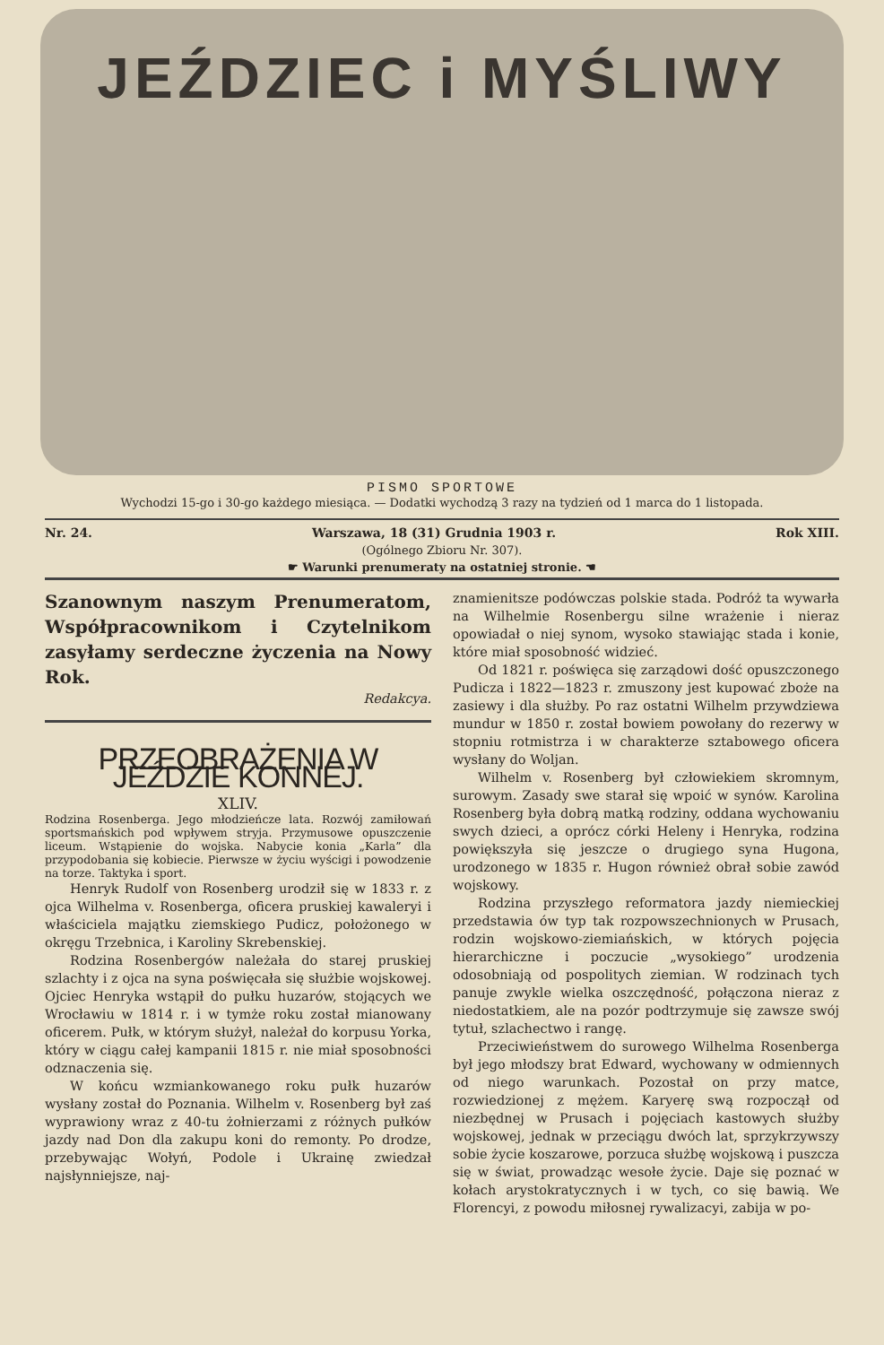JEŹDZIEC i MYŚLIWY
PISMO SPORTOWE
Wychodzi 15-go i 30-go każdego miesiąca. — Dodatki wychodzą 3 razy na tydzień od 1 marca do 1 listopada.
Nr. 24. Warszawa, 18 (31) Grudnia 1903 r. Rok XIII.
(Ogólnego Zbioru Nr. 307).
☛ Warunki prenumeraty na ostatniej stronie. ☚
Szanownym naszym Prenumeratom, Współpracownikom i Czytelnikom zasyłamy serdeczne życzenia na Nowy Rok.
Redakcya.
PRZEOBRAŻENIA W JEŹDZIE KONNEJ.
XLIV.
Rodzina Rosenberga. Jego młodzieńcze lata. Rozwój zamiłowań sportsmańskich pod wpływem stryja. Przymusowe opuszczenie liceum. Wstąpienie do wojska. Nabycie konia „Karla” dla przypodobania się kobiecie. Pierwsze w życiu wyścigi i powodzenie na torze. Taktyka i sport.
Henryk Rudolf von Rosenberg urodził się w 1833 r. z ojca Wilhelma v. Rosenberga, oficera pruskiej kawaleryi i właściciela majątku ziemskiego Pudicz, położonego w okręgu Trzebnica, i Karoliny Skrebenskiej.
Rodzina Rosenbergów należała do starej pruskiej szlachty i z ojca na syna poświęcała się służbie wojskowej. Ojciec Henryka wstąpił do pułku huzarów, stojących we Wrocławiu w 1814 r. i w tymże roku został mianowany oficerem. Pułk, w którym służył, należał do korpusu Yorka, który w ciągu całej kampanii 1815 r. nie miał sposobności odznaczenia się.
W końcu wzmiankowanego roku pułk huzarów wysłany został do Poznania. Wilhelm v. Rosenberg był zaś wyprawiony wraz z 40-tu żołnierzami z różnych pułków jazdy nad Don dla zakupu koni do remonty. Po drodze, przebywając Wołyń, Podole i Ukrainę zwiedzał najsłynniejsze, naj-
znamienitsze podówczas polskie stada. Podróż ta wywarła na Wilhelmie Rosenbergu silne wrażenie i nieraz opowiadał o niej synom, wysoko stawiając stada i konie, które miał sposobność widzieć.
Od 1821 r. poświęca się zarządowi dość opuszczonego Pudicza i 1822—1823 r. zmuszony jest kupować zboże na zasiewy i dla służby. Po raz ostatni Wilhelm przywdziewa mundur w 1850 r. został bowiem powołany do rezerwy w stopniu rotmistrza i w charakterze sztabowego oficera wysłany do Woljan.
Wilhelm v. Rosenberg był człowiekiem skromnym, surowym. Zasady swe starał się wpoić w synów. Karolina Rosenberg była dobrą matką rodziny, oddana wychowaniu swych dzieci, a oprócz córki Heleny i Henryka, rodzina powiększyła się jeszcze o drugiego syna Hugona, urodzonego w 1835 r. Hugon również obrał sobie zawód wojskowy.
Rodzina przyszłego reformatora jazdy niemieckiej przedstawia ów typ tak rozpowszechnionych w Prusach, rodzin wojskowo-ziemiańskich, w których pojęcia hierarchiczne i poczucie „wysokiego” urodzenia odosobniają od pospolitych ziemian. W rodzinach tych panuje zwykle wielka oszczędność, połączona nieraz z niedostatkiem, ale na pozór podtrzymuje się zawsze swój tytuł, szlachectwo i rangę.
Przeciwieństwem do surowego Wilhelma Rosenberga był jego młodszy brat Edward, wychowany w odmiennych od niego warunkach. Pozostał on przy matce, rozwiedzionej z mężem. Karyerę swą rozpoczął od niezbędnej w Prusach i pojęciach kastowych służby wojskowej, jednak w przeciągu dwóch lat, sprzykrzywszy sobie życie koszarowe, porzuca służbę wojskową i puszcza się w świat, prowadząc wesołe życie. Daje się poznać w kołach arystokratycznych i w tych, co się bawią. We Florencyi, z powodu miłosnej rywalizacyi, zabija w po-